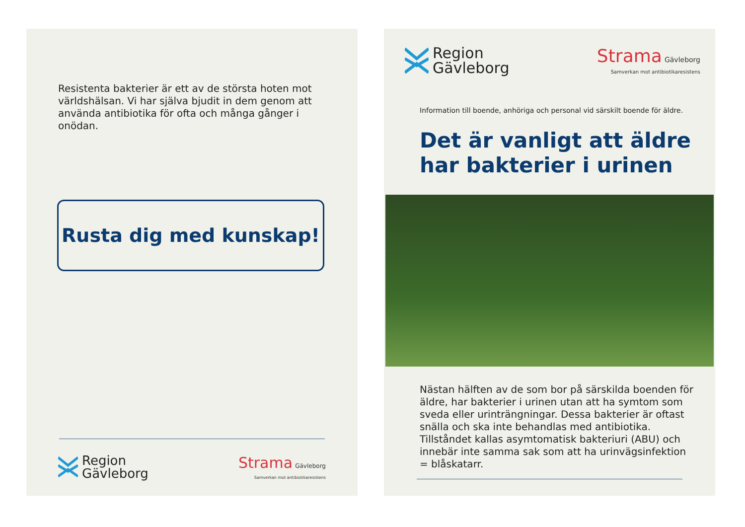Resistenta bakterier är ett av de största hoten mot världshälsan. Vi har själva bjudit in dem genom att använda antibiotika för ofta och många gånger i onödan.
Rusta dig med kunskap!
Region
Gävleborg
Strama Gävleborg
Samverkan mot antibiotikaresistens
Region
Gävleborg
Strama Gävleborg
Samverkan mot antibiotikaresistens
Information till boende, anhöriga och personal vid särskilt boende för äldre.
Det är vanligt att äldre har bakterier i urinen
Nästan hälften av de som bor på särskilda boenden för äldre, har bakterier i urinen utan att ha symtom som sveda eller urinträngningar. Dessa bakterier är oftast snälla och ska inte behandlas med antibiotika. Tillståndet kallas asymtomatisk bakteriuri (ABU) och innebär inte samma sak som att ha urinvägsinfektion = blåskatarr.